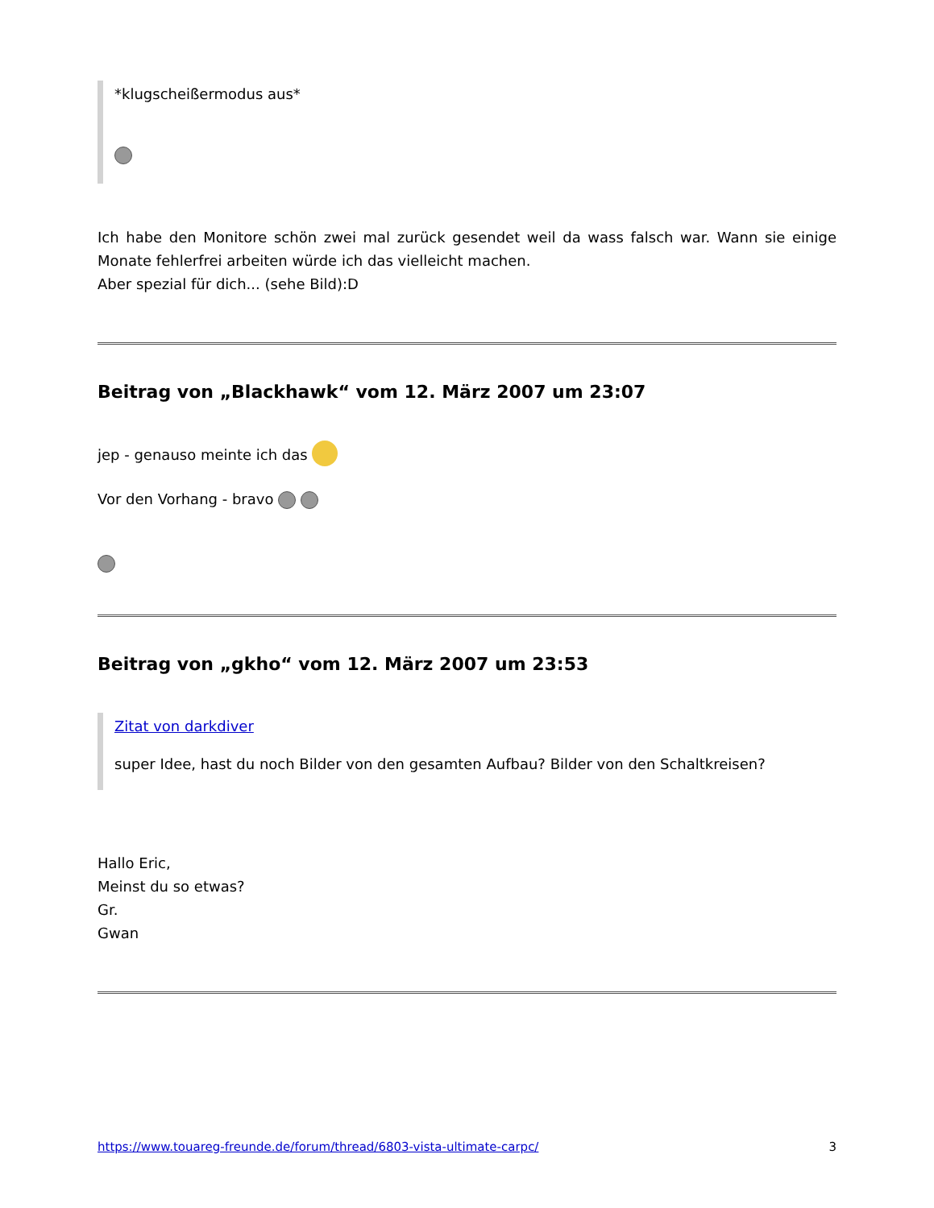*klugscheißermodus aus*
Ich habe den Monitore schön zwei mal zurück gesendet weil da wass falsch war. Wann sie einige Monate fehlerfrei arbeiten würde ich das vielleicht machen.
Aber spezial für dich... (sehe Bild):D
Beitrag von „Blackhawk“ vom 12. März 2007 um 23:07
jep - genauso meinte ich das
Vor den Vorhang - bravo
Beitrag von „gkho“ vom 12. März 2007 um 23:53
Zitat von darkdiver
super Idee, hast du noch Bilder von den gesamten Aufbau? Bilder von den Schaltkreisen?
Hallo Eric,
Meinst du so etwas?
Gr.
Gwan
https://www.touareg-freunde.de/forum/thread/6803-vista-ultimate-carpc/ 3